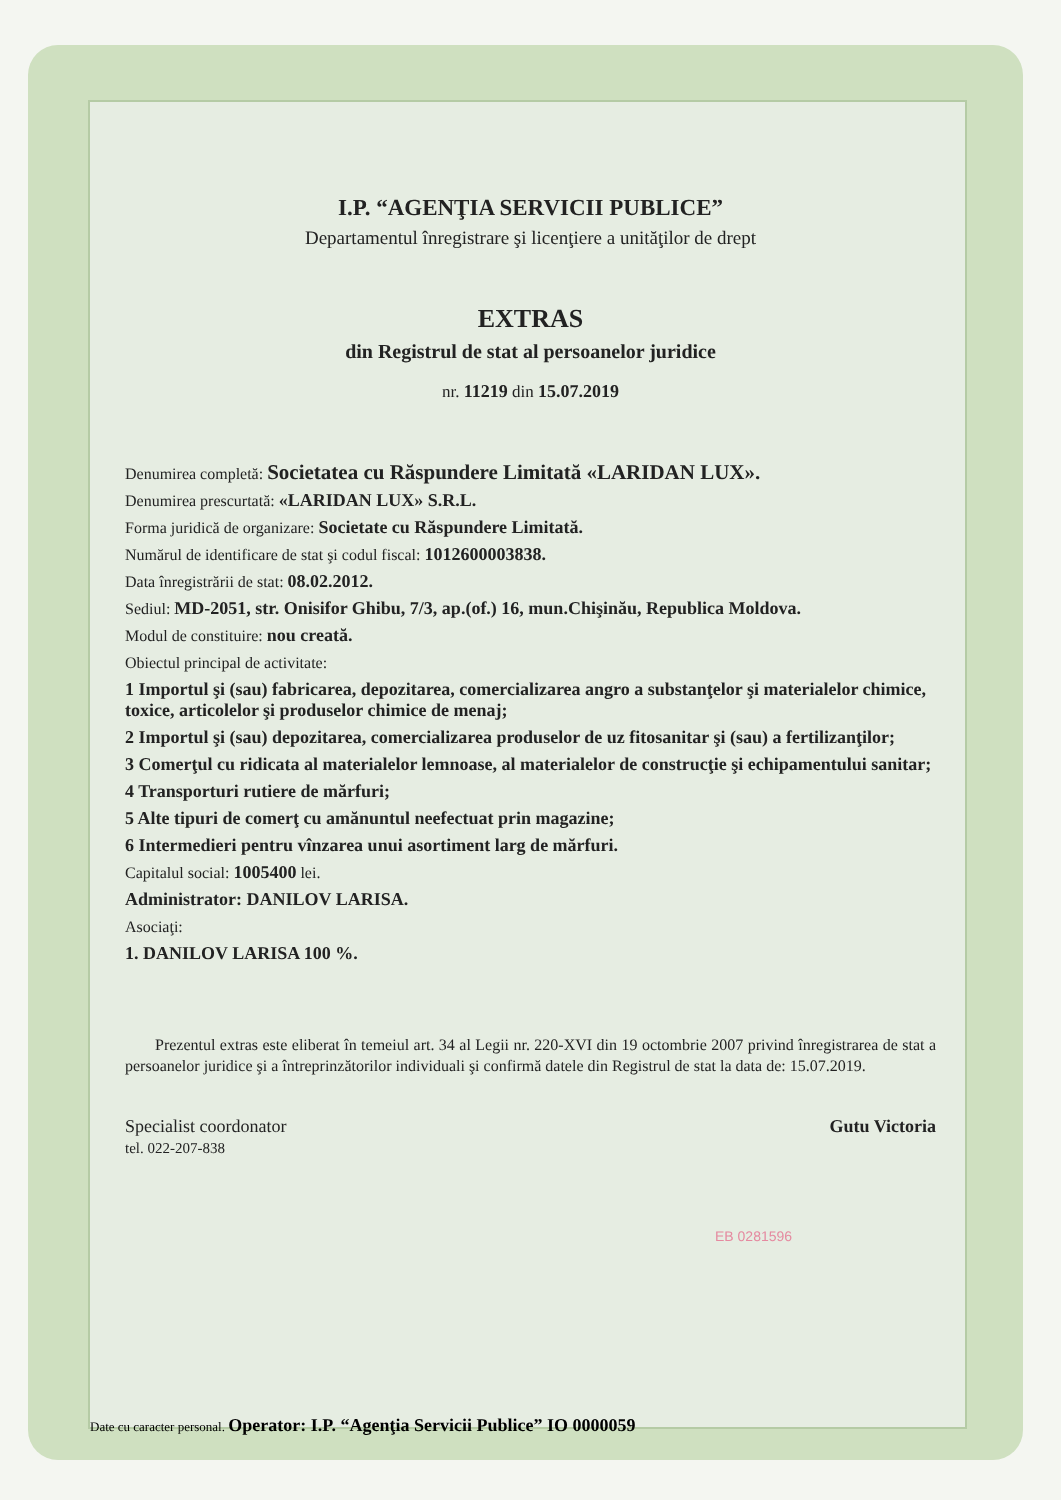I.P. “AGENŢIA SERVICII PUBLICE”
Departamentul înregistrare şi licenţiere a unităţilor de drept
EXTRAS
din Registrul de stat al persoanelor juridice
nr. 11219 din 15.07.2019
Denumirea completă: Societatea cu Răspundere Limitată «LARIDAN LUX».
Denumirea prescurtată: «LARIDAN LUX» S.R.L.
Forma juridică de organizare: Societate cu Răspundere Limitată.
Numărul de identificare de stat şi codul fiscal: 1012600003838.
Data înregistrării de stat: 08.02.2012.
Sediul: MD-2051, str. Onisifor Ghibu, 7/3, ap.(of.) 16, mun.Chişinău, Republica Moldova.
Modul de constituire: nou creată.
Obiectul principal de activitate:
1 Importul şi (sau) fabricarea, depozitarea, comercializarea angro a substanţelor şi materialelor chimice, toxice, articolelor şi produselor chimice de menaj;
2 Importul şi (sau) depozitarea, comercializarea produselor de uz fitosanitar şi (sau) a fertilizanţilor;
3 Comerţul cu ridicata al materialelor lemnoase, al materialelor de construcţie şi echipamentului sanitar;
4 Transporturi rutiere de mărfuri;
5 Alte tipuri de comerţ cu amănuntul neefectuat prin magazine;
6 Intermedieri pentru vînzarea unui asortiment larg de mărfuri.
Capitalul social: 1005400 lei.
Administrator: DANILOV LARISA.
Asociaţi:
1. DANILOV LARISA 100 %.
Prezentul extras este eliberat în temeiul art. 34 al Legii nr. 220-XVI din 19 octombrie 2007 privind înregistrarea de stat a persoanelor juridice şi a întreprinzătorilor individuali şi confirmă datele din Registrul de stat la data de: 15.07.2019.
Specialist coordonator
tel. 022-207-838
Gutu Victoria
EB 0281596
Date cu caracter personal. Operator: I.P. “Agenţia Servicii Publice” IO 0000059